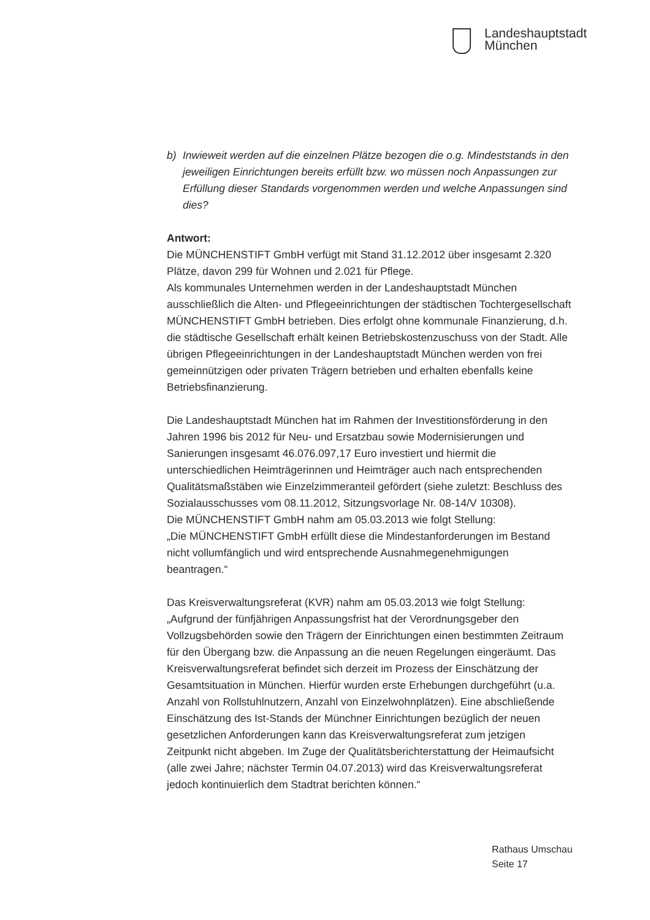Landeshauptstadt
München
b) Inwieweit werden auf die einzelnen Plätze bezogen die o.g. Mindest­stands in den jeweiligen Einrichtungen bereits erfüllt bzw. wo müssen noch Anpassungen zur Erfüllung dieser Standards vorgenommen wer­den und welche Anpassungen sind dies?
Antwort:
Die MÜNCHENSTIFT GmbH verfügt mit Stand 31.12.2012 über insgesamt 2.320 Plätze, davon 299 für Wohnen und 2.021 für Pflege.
Als kommunales Unternehmen werden in der Landeshauptstadt München ausschließlich die Alten- und Pflegeeinrichtungen der städtischen Tochter­gesellschaft MÜNCHENSTIFT GmbH betrieben. Dies erfolgt ohne kommu­nale Finanzierung, d.h. die städtische Gesellschaft erhält keinen Betriebs­kostenzuschuss von der Stadt. Alle übrigen Pflegeeinrichtungen in der Landeshauptstadt München werden von frei gemeinnützigen oder priva­ten Trägern betrieben und erhalten ebenfalls keine Betriebsfinanzierung.
Die Landeshauptstadt München hat im Rahmen der Investitionsförderung in den Jahren 1996 bis 2012 für Neu- und Ersatzbau sowie Modernisierun­gen und Sanierungen insgesamt 46.076.097,17 Euro investiert und hiermit die unterschiedlichen Heimträgerinnen und Heimträger auch nach entspre­chenden Qualitätsmaßstäben wie Einzelzimmeranteil gefördert (siehe zu­letzt: Beschluss des Sozialausschusses vom 08.11.2012, Sitzungsvorlage Nr. 08-14/V 10308).
Die MÜNCHENSTIFT GmbH nahm am 05.03.2013 wie folgt Stellung:
„Die MÜNCHENSTIFT GmbH erfüllt diese die Mindestanforderungen im Bestand nicht vollumfänglich und wird entsprechende Ausnahmegenehmi­gungen beantragen.“
Das Kreisverwaltungsreferat (KVR) nahm am 05.03.2013 wie folgt Stel­lung:
„Aufgrund der fünfjährigen Anpassungsfrist hat der Verordnungsgeber den Vollzugsbehörden sowie den Trägern der Einrichtungen einen bestimmten Zeitraum für den Übergang bzw. die Anpassung an die neuen Regelungen eingeräumt. Das Kreisverwaltungsreferat befindet sich derzeit im Prozess der Einschätzung der Gesamtsituation in München. Hierfür wurden erste Erhebungen durchgeführt (u.a. Anzahl von Rollstuhlnutzern, Anzahl von Einzelwohnplätzen). Eine abschließende Einschätzung des Ist-Stands der Münchner Einrichtungen bezüglich der neuen gesetzlichen Anforderungen kann das Kreisverwaltungsreferat zum jetzigen Zeitpunkt nicht abgeben. Im Zuge der Qualitätsberichterstattung der Heimaufsicht (alle zwei Jahre; nächster Termin 04.07.2013) wird das Kreisverwaltungsreferat jedoch konti­nuierlich dem Stadtrat berichten können.“
Rathaus Umschau
Seite 17